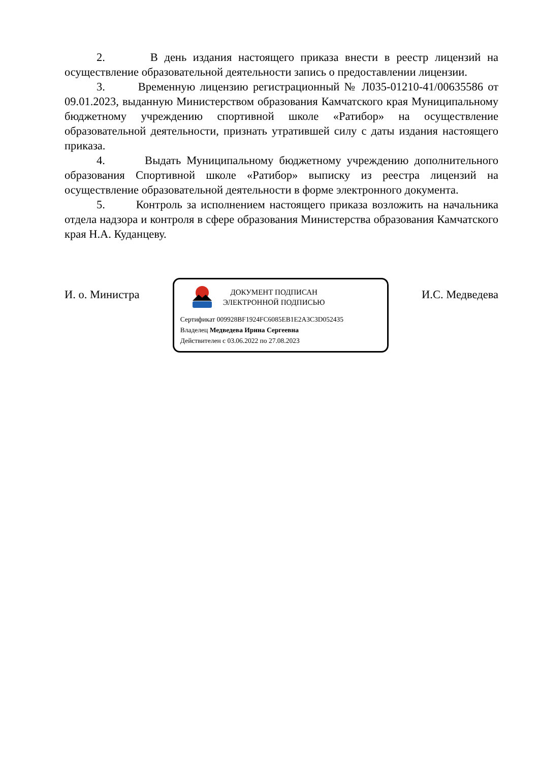2. В день издания настоящего приказа внести в реестр лицензий на осуществление образовательной деятельности запись о предоставлении лицензии.
3. Временную лицензию регистрационный № Л035-01210-41/00635586 от 09.01.2023, выданную Министерством образования Камчатского края Муниципальному бюджетному учреждению спортивной школе «Ратибор» на осуществление образовательной деятельности, признать утратившей силу с даты издания настоящего приказа.
4. Выдать Муниципальному бюджетному учреждению дополнительного образования Спортивной школе «Ратибор» выписку из реестра лицензий на осуществление образовательной деятельности в форме электронного документа.
5. Контроль за исполнением настоящего приказа возложить на начальника отдела надзора и контроля в сфере образования Министерства образования Камчатского края Н.А. Куданцеву.
И. о. Министра
ДОКУМЕНТ ПОДПИСАН
ЭЛЕКТРОННОЙ ПОДПИСЬЮ
Сертификат 009928BF1924FC6085EB1E2A3C3D052435
Владелец Медведева Ирина Сергеевна
Действителен с 03.06.2022 по 27.08.2023
И.С. Медведева